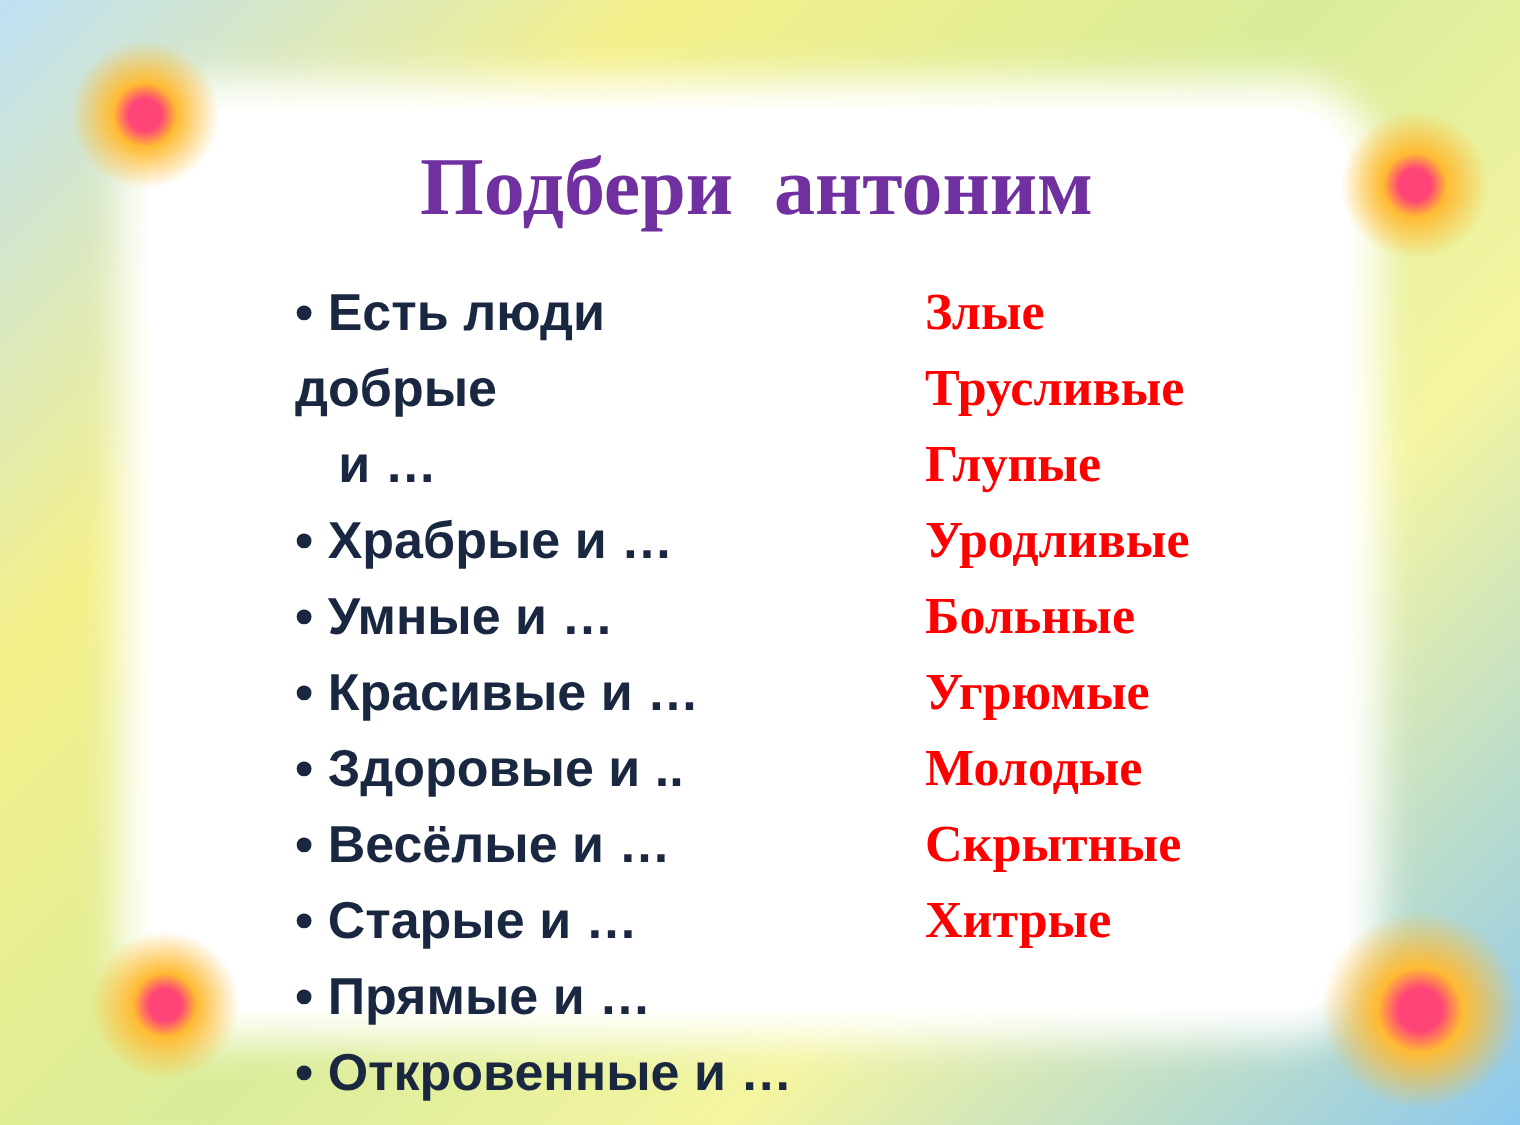Подбери антоним
• Есть люди добрые
и …
• Храбрые и …
• Умные и …
• Красивые и …
• Здоровые и ..
• Весёлые и …
• Старые и …
• Прямые и …
• Откровенные и …
Злые
Трусливые
Глупые
Уродливые
Больные
Угрюмые
Молодые
Скрытные
Хитрые